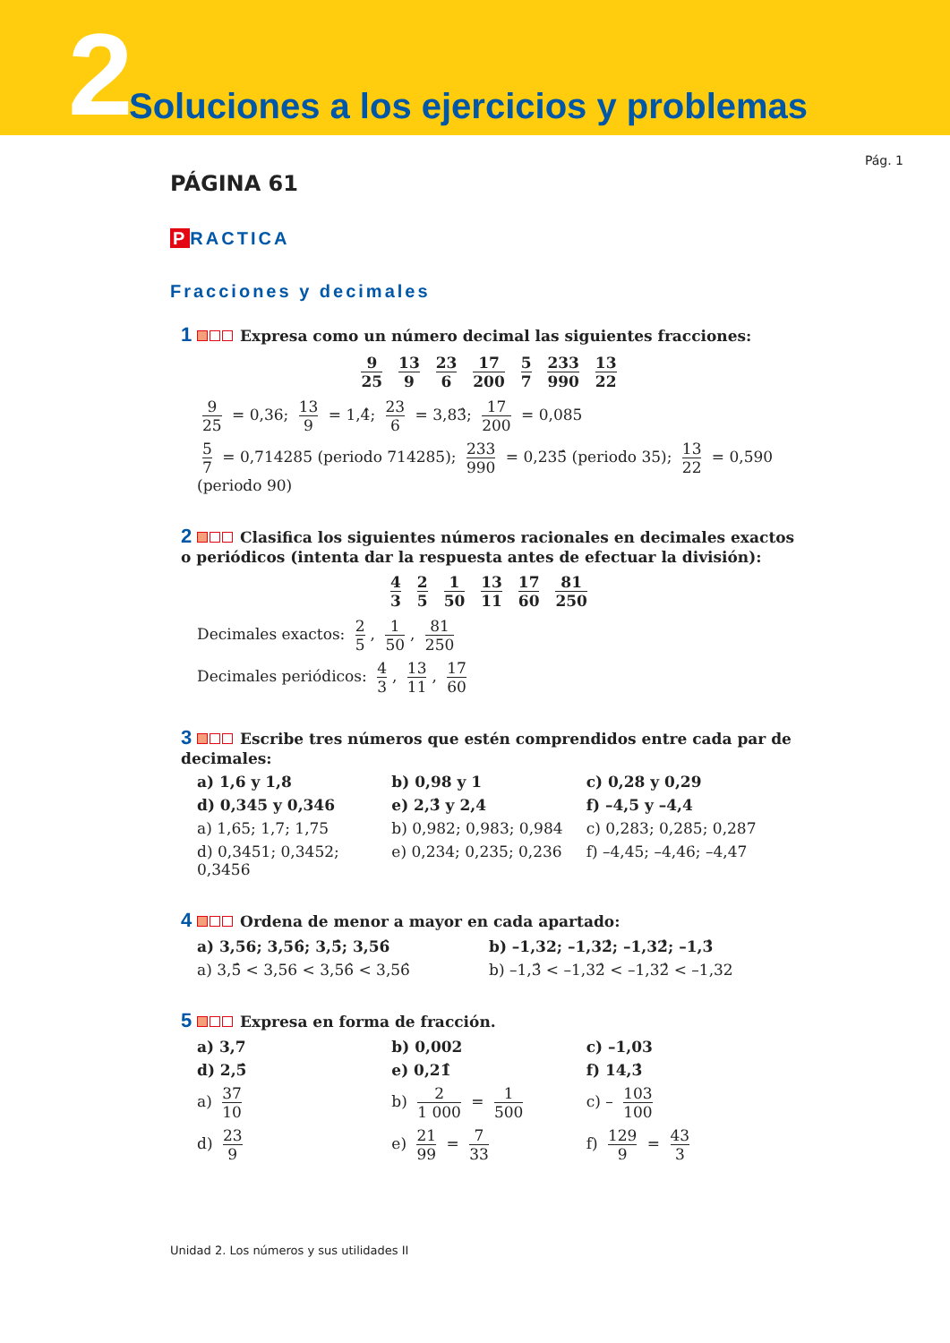2
Soluciones a los ejercicios y problemas
Pág. 1
PÁGINA 61
P RACTICA
Fracciones y decimales
1 Expresa como un número decimal las siguientes fracciones:
9 25 13 9 23 6 17 200 5 7 233 990 13 22
9 25 = 0,36; 13 9 = 1,4̂; 23 6 = 3,83̂; 17 200 = 0,085
5 7 = 0,714285 (periodo 714285); 233 990 = 0,235̂ (periodo 35); 13 22 = 0,590 (periodo 90)
2 Clasifica los siguientes números racionales en decimales exactos o periódicos (intenta dar la respuesta antes de efectuar la división):
4 3 2 5 1 50 13 11 17 60 81 250
Decimales exactos: 2 5, 1 50, 81 250
Decimales periódicos: 4 3, 13 11, 17 60
3 Escribe tres números que estén comprendidos entre cada par de decimales:
a) 1,6 y 1,8 b) 0,98 y 1 c) 0,28 y 0,29
d) 0,345 y 0,346 e) 2,3̂ y 2,4 f) –4,5 y –4,4
a) 1,65; 1,7; 1,75 b) 0,982; 0,983; 0,984 c) 0,283; 0,285; 0,287
d) 0,3451; 0,3452; 0,3456 e) 0,234; 0,235; 0,236 f) –4,45; –4,46; –4,47
4 Ordena de menor a mayor en cada apartado:
a) 3,56; 3,56̂; 3,5̂; 3,56̂ b) –1,32; –1,32̂; –1,32̂; –1,3̂
a) 3,5̂ < 3,56 < 3,56̂ < 3,56̂ b) –1,3̂ < –1,32̂ < –1,32̂ < –1,32
5 Expresa en forma de fracción.
a) 3,7 b) 0,002 c) –1,03
d) 2,5̂ e) 0,21̂ f) 14,3̂
a) 37 10 b) 2 1 000 = 1 500 c) – 103 100
d) 23 9 e) 21 99 = 7 33 f) 129 9 = 43 3
Unidad 2. Los números y sus utilidades II